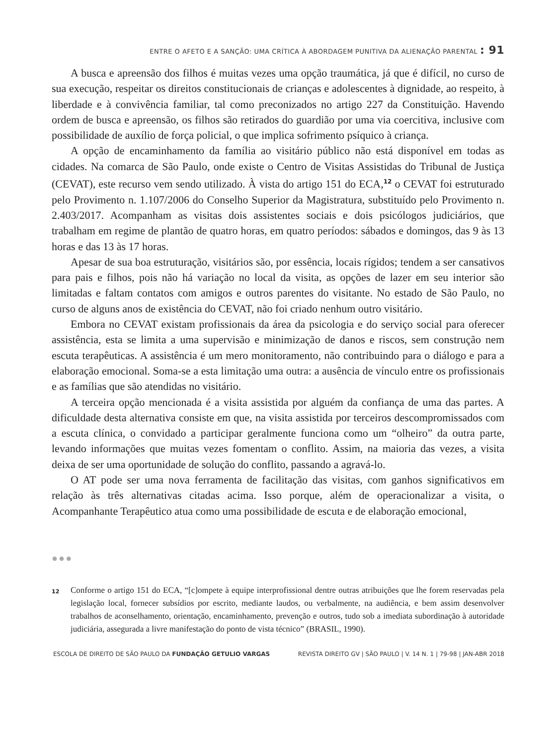ENTRE O AFETO E A SANÇÃO: UMA CRÍTICA À ABORDAGEM PUNITIVA DA ALIENAÇÃO PARENTAL : 91
A busca e apreensão dos filhos é muitas vezes uma opção traumática, já que é difícil, no curso de sua execução, respeitar os direitos constitucionais de crianças e adolescentes à dignidade, ao respeito, à liberdade e à convivência familiar, tal como preconizados no artigo 227 da Constituição. Havendo ordem de busca e apreensão, os filhos são retirados do guardião por uma via coercitiva, inclusive com possibilidade de auxílio de força policial, o que implica sofrimento psíquico à criança.
A opção de encaminhamento da família ao visitário público não está disponível em todas as cidades. Na comarca de São Paulo, onde existe o Centro de Visitas Assistidas do Tribunal de Justiça (CEVAT), este recurso vem sendo utilizado. À vista do artigo 151 do ECA,<sup>12</sup> o CEVAT foi estruturado pelo Provimento n. 1.107/2006 do Conselho Superior da Magistratura, substituído pelo Provimento n. 2.403/2017. Acompanham as visitas dois assistentes sociais e dois psicólogos judiciários, que trabalham em regime de plantão de quatro horas, em quatro períodos: sábados e domingos, das 9 às 13 horas e das 13 às 17 horas.
Apesar de sua boa estruturação, visitários são, por essência, locais rígidos; tendem a ser cansativos para pais e filhos, pois não há variação no local da visita, as opções de lazer em seu interior são limitadas e faltam contatos com amigos e outros parentes do visitante. No estado de São Paulo, no curso de alguns anos de existência do CEVAT, não foi criado nenhum outro visitário.
Embora no CEVAT existam profissionais da área da psicologia e do serviço social para oferecer assistência, esta se limita a uma supervisão e minimização de danos e riscos, sem construção nem escuta terapêuticas. A assistência é um mero monitoramento, não contribuindo para o diálogo e para a elaboração emocional. Soma-se a esta limitação uma outra: a ausência de vínculo entre os profissionais e as famílias que são atendidas no visitário.
A terceira opção mencionada é a visita assistida por alguém da confiança de uma das partes. A dificuldade desta alternativa consiste em que, na visita assistida por terceiros descompromissados com a escuta clínica, o convidado a participar geralmente funciona como um “olheiro” da outra parte, levando informações que muitas vezes fomentam o conflito. Assim, na maioria das vezes, a visita deixa de ser uma oportunidade de solução do conflito, passando a agravá-lo.
O AT pode ser uma nova ferramenta de facilitação das visitas, com ganhos significativos em relação às três alternativas citadas acima. Isso porque, além de operacionalizar a visita, o Acompanhante Terapêutico atua como uma possibilidade de escuta e de elaboração emocional,
●●●
12 Conforme o artigo 151 do ECA, “[c]ompete à equipe interprofissional dentre outras atribuições que lhe forem reservadas pela legislação local, fornecer subsídios por escrito, mediante laudos, ou verbalmente, na audiência, e bem assim desenvolver trabalhos de aconselhamento, orientação, encaminhamento, prevenção e outros, tudo sob a imediata subordinação à autoridade judiciária, assegurada a livre manifestação do ponto de vista técnico” (BRASIL, 1990).
ESCOLA DE DIREITO DE SÃO PAULO DA FUNDAÇÃO GETULIO VARGAS REVISTA DIREITO GV | SÃO PAULO | V. 14 N. 1 | 79-98 | JAN-ABR 2018